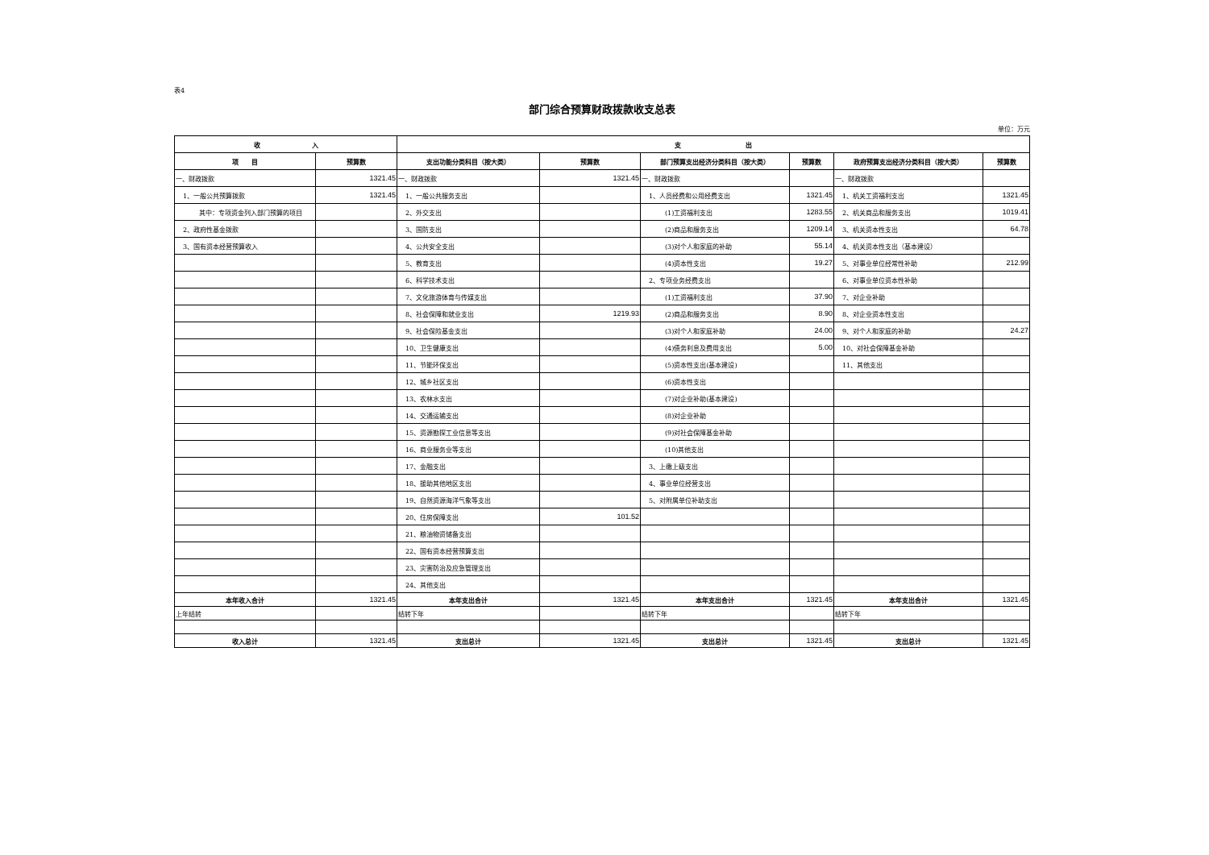表4
部门综合预算财政拨款收支总表
单位：万元
| 收 入 | | 支 出 | | | | | |
| --- | --- | --- | --- | --- | --- | --- | --- |
| 项 目 | 预算数 | 支出功能分类科目（按大类） | 预算数 | 部门预算支出经济分类科目（按大类） | 预算数 | 政府预算支出经济分类科目（按大类） | 预算数 |
| 一、财政拨款 | 1321.45 | 一、财政拨款 | 1321.45 | 一、财政拨款 | | 一、财政拨款 | |
| 1、一般公共预算拨款 | 1321.45 | 1、一般公共服务支出 | | 1、人员经费和公用经费支出 | 1321.45 | 1、机关工资福利支出 | 1321.45 |
| 其中：专项资金列入部门预算的项目 | | 2、外交支出 | | (1)工资福利支出 | 1283.55 | 2、机关商品和服务支出 | 1019.41 |
| 2、政府性基金拨款 | | 3、国防支出 | | (2)商品和服务支出 | 1209.14 | 3、机关资本性支出 | 64.78 |
| 3、国有资本经营预算收入 | | 4、公共安全支出 | | (3)对个人和家庭的补助 | 55.14 | 4、机关资本性支出（基本建设） | |
| | | 5、教育支出 | | (4)资本性支出 | 19.27 | 5、对事业单位经常性补助 | 212.99 |
| | | 6、科学技术支出 | | 2、专项业务经费支出 | | 6、对事业单位资本性补助 | |
| | | 7、文化旅游体育与传媒支出 | | (1)工资福利支出 | 37.90 | 7、对企业补助 | |
| | | 8、社会保障和就业支出 | 1219.93 | (2)商品和服务支出 | 8.90 | 8、对企业资本性支出 | |
| | | 9、社会保险基金支出 | | (3)对个人和家庭补助 | 24.00 | 9、对个人和家庭的补助 | 24.27 |
| | | 10、卫生健康支出 | | (4)债务利息及费用支出 | 5.00 | 10、对社会保障基金补助 | |
| | | 11、节能环保支出 | | (5)资本性支出(基本建设) | | 11、其他支出 | |
| | | 12、城乡社区支出 | | (6)资本性支出 | | | |
| | | 13、农林水支出 | | (7)对企业补助(基本建设) | | | |
| | | 14、交通运输支出 | | (8)对企业补助 | | | |
| | | 15、资源勘探工业信息等支出 | | (9)对社会保障基金补助 | | | |
| | | 16、商业服务业等支出 | | (10)其他支出 | | | |
| | | 17、金融支出 | | 3、上缴上级支出 | | | |
| | | 18、援助其他地区支出 | | 4、事业单位经营支出 | | | |
| | | 19、自然资源海洋气象等支出 | | 5、对附属单位补助支出 | | | |
| | | 20、住房保障支出 | 101.52 | | | | |
| | | 21、粮油物资储备支出 | | | | | |
| | | 22、国有资本经营预算支出 | | | | | |
| | | 23、灾害防治及应急管理支出 | | | | | |
| | | 24、其他支出 | | | | | |
| 本年收入合计 | 1321.45 | 本年支出合计 | 1321.45 | 本年支出合计 | 1321.45 | 本年支出合计 | 1321.45 |
| 上年结转 | | 结转下年 | | 结转下年 | | 结转下年 | |
| 收入总计 | 1321.45 | 支出总计 | 1321.45 | 支出总计 | 1321.45 | 支出总计 | 1321.45 |